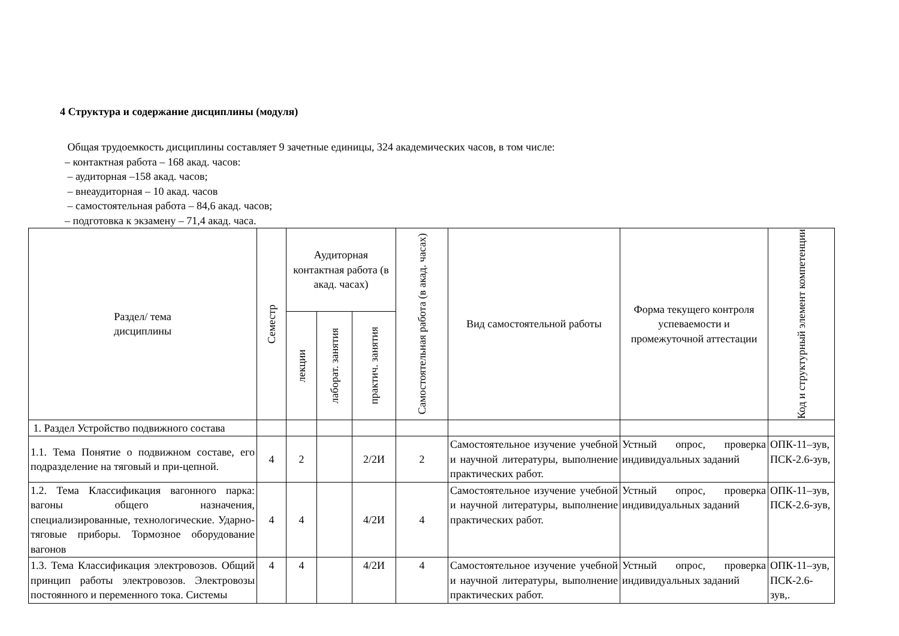4 Структура и содержание дисциплины (модуля)
Общая трудоемкость дисциплины составляет 9 зачетные единицы, 324 академических часов, в том числе:
– контактная работа – 168 акад. часов:
– аудиторная –158 акад. часов;
– внеаудиторная – 10 акад. часов
– самостоятельная работа – 84,6 акад. часов;
– подготовка к экзамену – 71,4 акад. часа.
| Раздел/ тема дисциплины | Семестр | Аудиторная контактная работа (в акад. часах) | | | Самостоятельная работа (в акад. часах) | Вид самостоятельной работы | Форма текущего контроля успеваемости и промежуточной аттестации | Код и структурный элемент компетенции |
| --- | --- | --- | --- | --- | --- | --- | --- | --- |
| | | лекции | лаборат. занятия | практич. занятия | | | | |
| 1. Раздел Устройство подвижного состава | | | | | | | | |
| 1.1. Тема Понятие о подвижном составе, его подразделение на тяговый и при-цепной. | 4 | 2 | | 2/2И | 2 | Самостоятельное изучение учебной и научной литературы, выполнение практических работ. | Устный опрос, проверка индивидуальных заданий | ОПК-11–зув, ПСК-2.6-зув, |
| 1.2. Тема Классификация вагонного парка: вагоны общего назначения, специализированные, технологические. Ударно-тяговые приборы. Тормозное оборудование вагонов | 4 | 4 | | 4/2И | 4 | Самостоятельное изучение учебной и научной литературы, выполнение практических работ. | Устный опрос, проверка индивидуальных заданий | ОПК-11–зув, ПСК-2.6-зув, |
| 1.3. Тема Классификация электровозов. Общий принцип работы электровозов. Электровозы постоянного и переменного тока. Системы | 4 | 4 | | 4/2И | 4 | Самостоятельное изучение учебной и научной литературы, выполнение практических работ. | Устный опрос, проверка индивидуальных заданий | ОПК-11–зув, ПСК-2.6-зув,. |